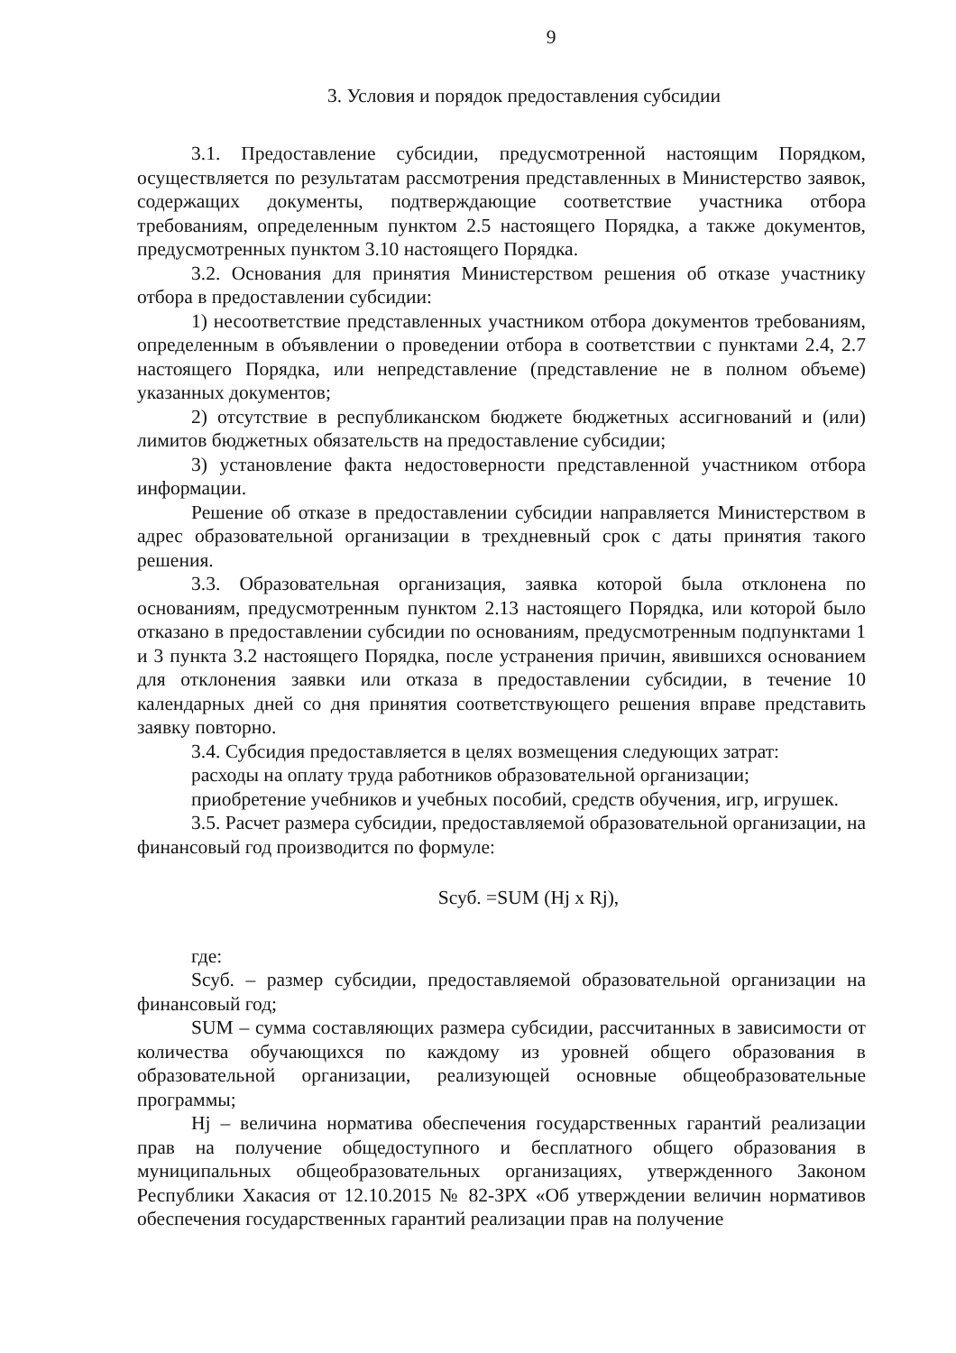9
3. Условия и порядок предоставления субсидии
3.1. Предоставление субсидии, предусмотренной настоящим Порядком, осуществляется по результатам рассмотрения представленных в Министерство заявок, содержащих документы, подтверждающие соответствие участника отбора требованиям, определенным пунктом 2.5 настоящего Порядка, а также документов, предусмотренных пунктом 3.10 настоящего Порядка.
3.2. Основания для принятия Министерством решения об отказе участнику отбора в предоставлении субсидии:
1) несоответствие представленных участником отбора документов требованиям, определенным в объявлении о проведении отбора в соответствии с пунктами 2.4, 2.7 настоящего Порядка, или непредставление (представление не в полном объеме) указанных документов;
2) отсутствие в республиканском бюджете бюджетных ассигнований и (или) лимитов бюджетных обязательств на предоставление субсидии;
3) установление факта недостоверности представленной участником отбора информации.
Решение об отказе в предоставлении субсидии направляется Министерством в адрес образовательной организации в трехдневный срок с даты принятия такого решения.
3.3. Образовательная организация, заявка которой была отклонена по основаниям, предусмотренным пунктом 2.13 настоящего Порядка, или которой было отказано в предоставлении субсидии по основаниям, предусмотренным подпунктами 1 и 3 пункта 3.2 настоящего Порядка, после устранения причин, явившихся основанием для отклонения заявки или отказа в предоставлении субсидии, в течение 10 календарных дней со дня принятия соответствующего решения вправе представить заявку повторно.
3.4. Субсидия предоставляется в целях возмещения следующих затрат:
расходы на оплату труда работников образовательной организации;
приобретение учебников и учебных пособий, средств обучения, игр, игрушек.
3.5. Расчет размера субсидии, предоставляемой образовательной организации, на финансовый год производится по формуле:
Sсуб. =SUM (Hj x Rj),
где:
Sсуб. – размер субсидии, предоставляемой образовательной организации на финансовый год;
SUM – сумма составляющих размера субсидии, рассчитанных в зависимости от количества обучающихся по каждому из уровней общего образования в образовательной организации, реализующей основные общеобразовательные программы;
Hj – величина норматива обеспечения государственных гарантий реализации прав на получение общедоступного и бесплатного общего образования в муниципальных общеобразовательных организациях, утвержденного Законом Республики Хакасия от 12.10.2015 № 82-ЗРХ «Об утверждении величин нормативов обеспечения государственных гарантий реализации прав на получение